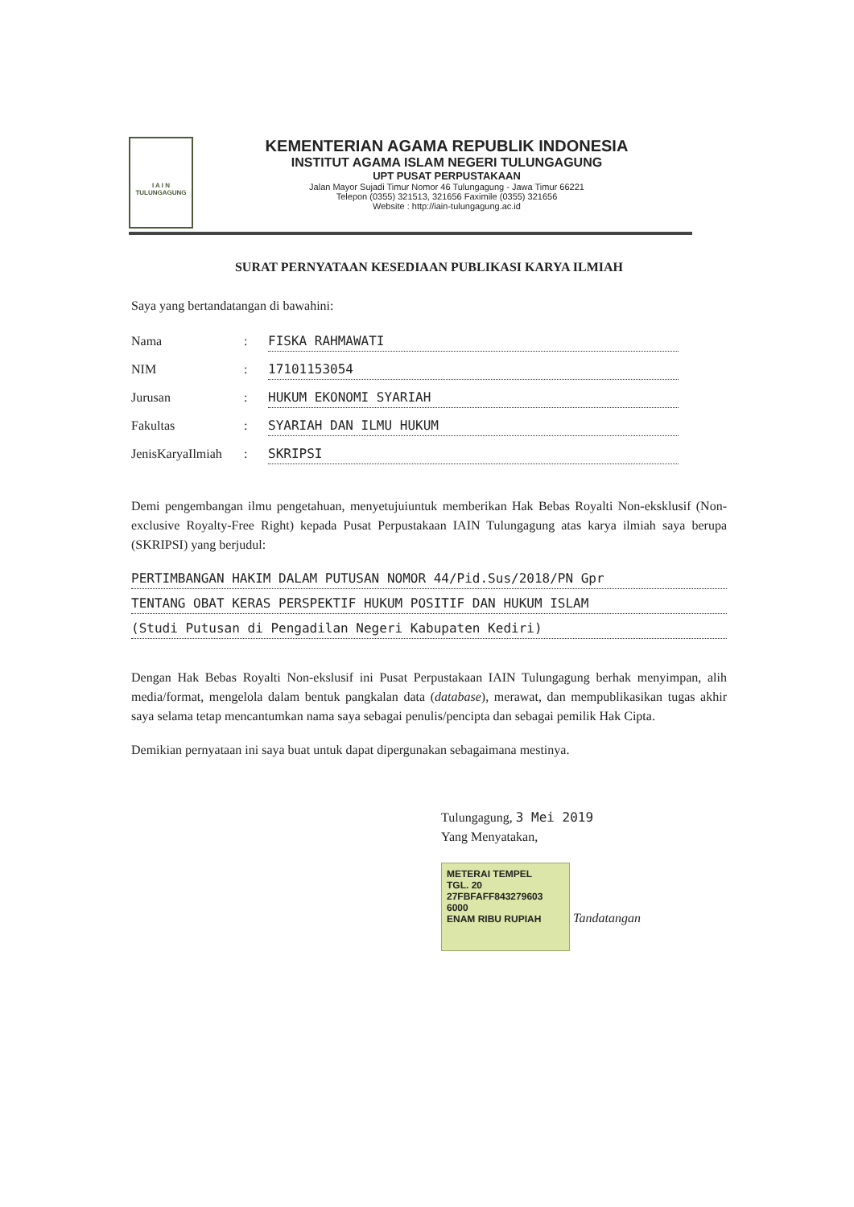I A I N
TULUNGAGUNG
KEMENTERIAN AGAMA REPUBLIK INDONESIA
INSTITUT AGAMA ISLAM NEGERI TULUNGAGUNG
UPT PUSAT PERPUSTAKAAN
Jalan Mayor Sujadi Timur Nomor 46 Tulungagung - Jawa Timur 66221
Telepon (0355) 321513, 321656 Faximile (0355) 321656
Website : http://iain-tulungagung.ac.id
SURAT PERNYATAAN KESEDIAAN PUBLIKASI KARYA ILMIAH
Saya yang bertandatangan di bawahini:
Nama: FISKA RAHMAWATI
NIM: 17101153054
Jurusan: HUKUM EKONOMI SYARIAH
Fakultas: SYARIAH DAN ILMU HUKUM
JenisKaryaIlmiah: SKRIPSI
Demi pengembangan ilmu pengetahuan, menyetujuiuntuk memberikan Hak Bebas Royalti Non-eksklusif (Non-exclusive Royalty-Free Right) kepada Pusat Perpustakaan IAIN Tulungagung atas karya ilmiah saya berupa (SKRIPSI) yang berjudul:
PERTIMBANGAN HAKIM DALAM PUTUSAN NOMOR 44/Pid.Sus/2018/PN Gpr
TENTANG OBAT KERAS PERSPEKTIF HUKUM POSITIF DAN HUKUM ISLAM
(Studi Putusan di Pengadilan Negeri Kabupaten Kediri)
Dengan Hak Bebas Royalti Non-ekslusif ini Pusat Perpustakaan IAIN Tulungagung berhak menyimpan, alih media/format, mengelola dalam bentuk pangkalan data (database), merawat, dan mempublikasikan tugas akhir saya selama tetap mencantumkan nama saya sebagai penulis/pencipta dan sebagai pemilik Hak Cipta.
Demikian pernyataan ini saya buat untuk dapat dipergunakan sebagaimana mestinya.
Tulungagung, 3 Mei 2019
Yang Menyatakan,
METERAI TEMPEL
TGL. 20
27FBFAFF843279603
6000
ENAM RIBU RUPIAH
Tandatangan